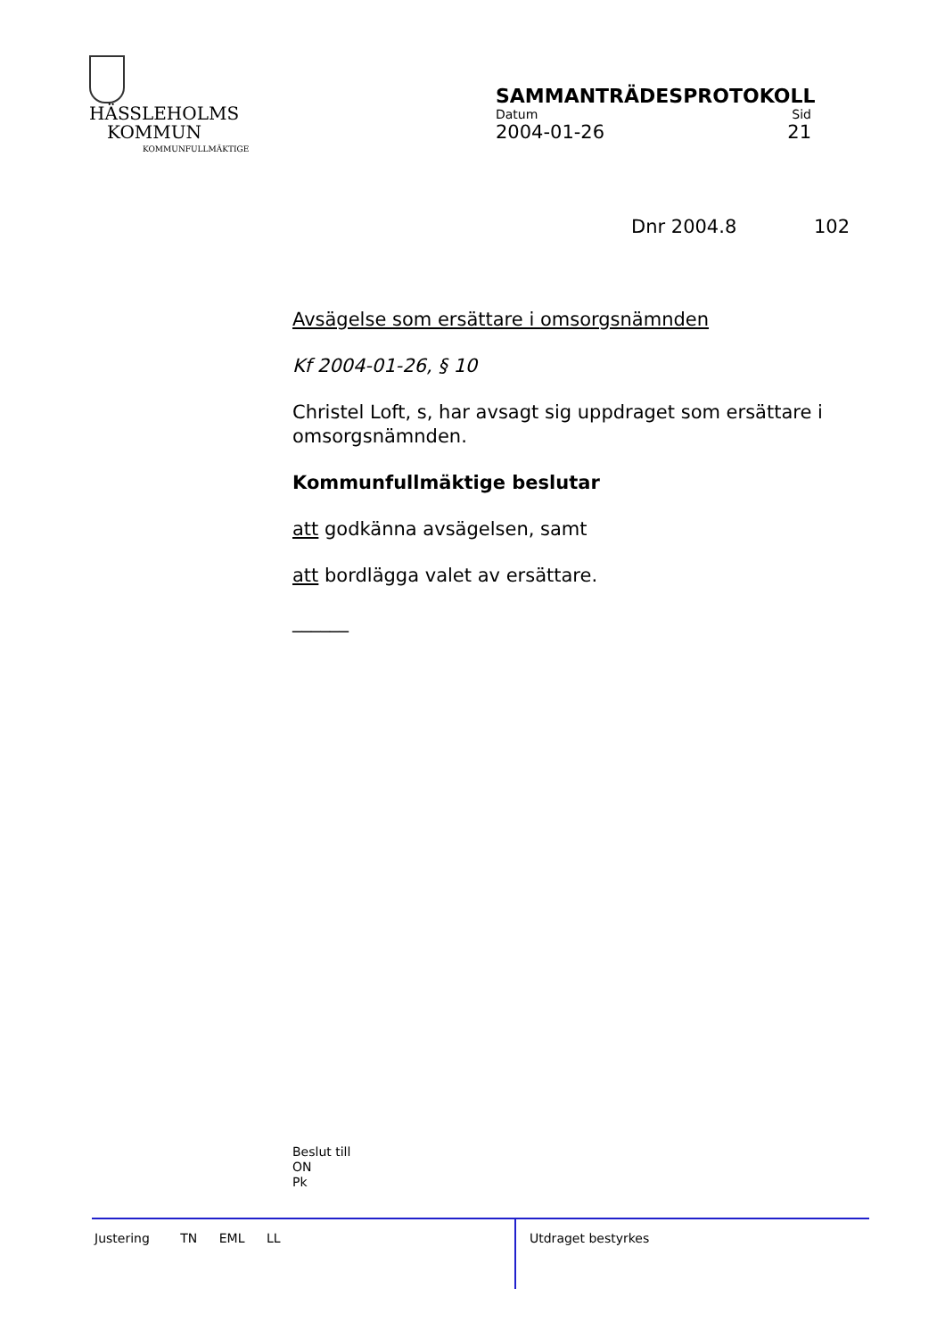HÄSSLEHOLMS
KOMMUN
KOMMUNFULLMÄKTIGE
SAMMANTRÄDESPROTOKOLL
Datum Sid
2004-01-26 21
Dnr 2004.8 102
Avsägelse som ersättare i omsorgsnämnden
Kf 2004-01-26, § 10
Christel Loft, s, har avsagt sig uppdraget som ersättare i omsorgsnämnden.
Kommunfullmäktige beslutar
att godkänna avsägelsen, samt
att bordlägga valet av ersättare.
______
Beslut till
ON
Pk
Justering TN EML LL Utdraget bestyrkes